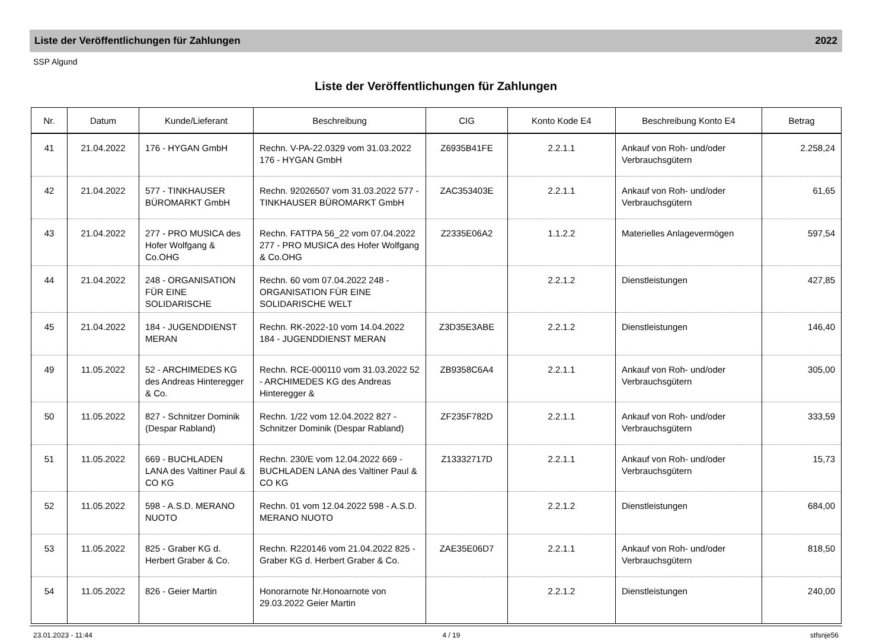Liste der Veröffentlichungen für Zahlungen 2022
SSP Algund
Liste der Veröffentlichungen für Zahlungen
| Nr. | Datum | Kunde/Lieferant | Beschreibung | CIG | Konto Kode E4 | Beschreibung Konto E4 | Betrag |
| --- | --- | --- | --- | --- | --- | --- | --- |
| 41 | 21.04.2022 | 176 - HYGAN GmbH | Rechn. V-PA-22.0329 vom 31.03.2022 176 - HYGAN GmbH | Z6935B41FE | 2.2.1.1 | Ankauf von Roh- und/oder Verbrauchsgütern | 2.258,24 |
| 42 | 21.04.2022 | 577 - TINKHAUSER BÜROMARKT GmbH | Rechn. 92026507 vom 31.03.2022 577 - TINKHAUSER BÜROMARKT GmbH | ZAC353403E | 2.2.1.1 | Ankauf von Roh- und/oder Verbrauchsgütern | 61,65 |
| 43 | 21.04.2022 | 277 - PRO MUSICA des Hofer Wolfgang & Co.OHG | Rechn. FATTPA 56_22 vom 07.04.2022 277 - PRO MUSICA des Hofer Wolfgang & Co.OHG | Z2335E06A2 | 1.1.2.2 | Materielles Anlagevermögen | 597,54 |
| 44 | 21.04.2022 | 248 - ORGANISATION FÜR EINE SOLIDARISCHE | Rechn. 60 vom 07.04.2022 248 - ORGANISATION FÜR EINE SOLIDARISCHE WELT | | 2.2.1.2 | Dienstleistungen | 427,85 |
| 45 | 21.04.2022 | 184 - JUGENDDIENST MERAN | Rechn. RK-2022-10 vom 14.04.2022 184 - JUGENDDIENST MERAN | Z3D35E3ABE | 2.2.1.2 | Dienstleistungen | 146,40 |
| 49 | 11.05.2022 | 52 - ARCHIMEDES KG des Andreas Hinteregger & Co. | Rechn. RCE-000110 vom 31.03.2022 52 - ARCHIMEDES KG des Andreas Hinteregger & | ZB9358C6A4 | 2.2.1.1 | Ankauf von Roh- und/oder Verbrauchsgütern | 305,00 |
| 50 | 11.05.2022 | 827 - Schnitzer Dominik (Despar Rabland) | Rechn. 1/22 vom 12.04.2022 827 - Schnitzer Dominik (Despar Rabland) | ZF235F782D | 2.2.1.1 | Ankauf von Roh- und/oder Verbrauchsgütern | 333,59 |
| 51 | 11.05.2022 | 669 - BUCHLADEN LANA des Valtiner Paul & CO KG | Rechn. 230/E vom 12.04.2022 669 - BUCHLADEN LANA des Valtiner Paul & CO KG | Z13332717D | 2.2.1.1 | Ankauf von Roh- und/oder Verbrauchsgütern | 15,73 |
| 52 | 11.05.2022 | 598 - A.S.D. MERANO NUOTO | Rechn. 01 vom 12.04.2022 598 - A.S.D. MERANO NUOTO | | 2.2.1.2 | Dienstleistungen | 684,00 |
| 53 | 11.05.2022 | 825 - Graber KG d. Herbert Graber & Co. | Rechn. R220146 vom 21.04.2022 825 - Graber KG d. Herbert Graber & Co. | ZAE35E06D7 | 2.2.1.1 | Ankauf von Roh- und/oder Verbrauchsgütern | 818,50 |
| 54 | 11.05.2022 | 826 - Geier Martin | Honorarnote Nr.Honoarnote von 29.03.2022 Geier Martin | | 2.2.1.2 | Dienstleistungen | 240,00 |
23.01.2023 - 11:44 4 / 19 stfsnje56